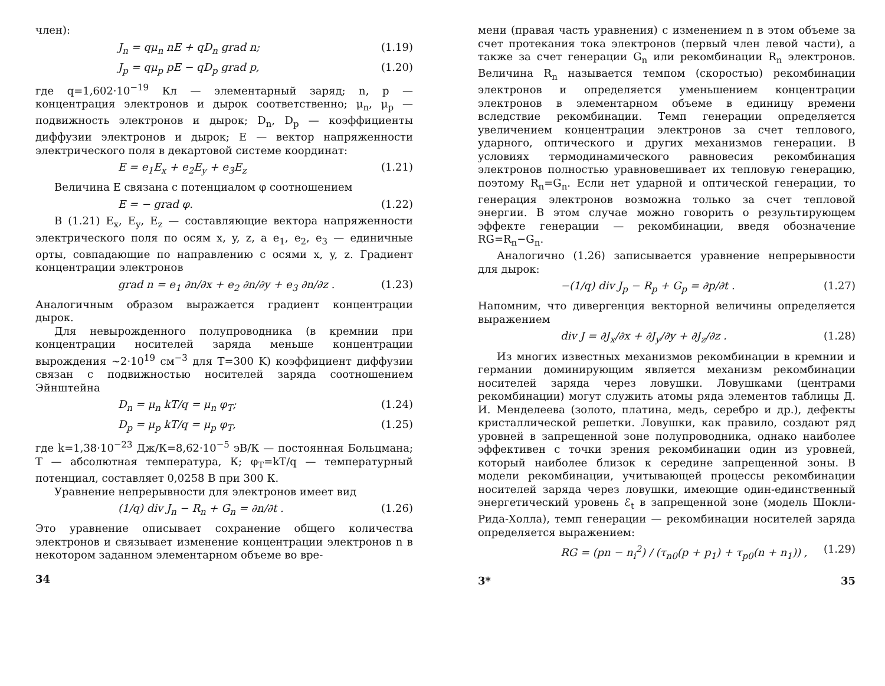член):
J<sub>n</sub> = qμ<sub>n</sub> nE + qD<sub>n</sub> grad n; (1.19)
J<sub>p</sub> = qμ<sub>p</sub> pE − qD<sub>p</sub> grad p, (1.20)
где q=1,602·10<sup>−19</sup> Кл — элементарный заряд; n, p — концентрация электронов и дырок соответственно; μ<sub>n</sub>, μ<sub>p</sub> — подвижность электронов и дырок; D<sub>n</sub>, D<sub>p</sub> — коэффициенты диффузии электронов и дырок; E — вектор напряженности электрического поля в декартовой системе координат:
E = e<sub>1</sub>E<sub>x</sub> + e<sub>2</sub>E<sub>y</sub> + e<sub>3</sub>E<sub>z</sub> (1.21)
Величина E связана с потенциалом φ соотношением
E = − grad φ. (1.22)
В (1.21) E<sub>x</sub>, E<sub>y</sub>, E<sub>z</sub> — составляющие вектора напряженности электрического поля по осям x, y, z, а e<sub>1</sub>, e<sub>2</sub>, e<sub>3</sub> — единичные орты, совпадающие по направлению с осями x, y, z. Градиент концентрации электронов
grad n = e<sub>1</sub> ∂n/∂x + e<sub>2</sub> ∂n/∂y + e<sub>3</sub> ∂n/∂z . (1.23)
Аналогичным образом выражается градиент концентрации дырок.
Для невырожденного полупроводника (в кремнии при концентрации носителей заряда меньше концентрации вырождения ~2·10<sup>19</sup> см<sup>−3</sup> для T=300 K) коэффициент диффузии связан с подвижностью носителей заряда соотношением Эйнштейна
D<sub>n</sub> = μ<sub>n</sub> kT/q = μ<sub>n</sub> φ<sub>T</sub>; (1.24)
D<sub>p</sub> = μ<sub>p</sub> kT/q = μ<sub>p</sub> φ<sub>T</sub>, (1.25)
где k=1,38·10<sup>−23</sup> Дж/К=8,62·10<sup>−5</sup> эВ/К — постоянная Больцмана; T — абсолютная температура, К; φ<sub>T</sub>=kT/q — температурный потенциал, составляет 0,0258 В при 300 К.
Уравнение непрерывности для электронов имеет вид
(1/q) div J<sub>n</sub> − R<sub>n</sub> + G<sub>n</sub> = ∂n/∂t . (1.26)
Это уравнение описывает сохранение общего количества электронов и связывает изменение концентрации электронов n в некотором заданном элементарном объеме во вре-
34
мени (правая часть уравнения) с изменением n в этом объеме за счет протекания тока электронов (первый член левой части), а также за счет генерации G<sub>n</sub> или рекомбинации R<sub>n</sub> электронов. Величина R<sub>n</sub> называется темпом (скоростью) рекомбинации электронов и определяется уменьшением концентрации электронов в элементарном объеме в единицу времени вследствие рекомбинации. Темп генерации определяется увеличением концентрации электронов за счет теплового, ударного, оптического и других механизмов генерации. В условиях термодинамического равновесия рекомбинация электронов полностью уравновешивает их тепловую генерацию, поэтому R<sub>n</sub>=G<sub>n</sub>. Если нет ударной и оптической генерации, то генерация электронов возможна только за счет тепловой энергии. В этом случае можно говорить о результирующем эффекте генерации — рекомбинации, введя обозначение RG=R<sub>n</sub>−G<sub>n</sub>.
Аналогично (1.26) записывается уравнение непрерывности для дырок:
−(1/q) div J<sub>p</sub> − R<sub>p</sub> + G<sub>p</sub> = ∂p/∂t . (1.27)
Напомним, что дивергенция векторной величины определяется выражением
div J = ∂J<sub>x</sub>/∂x + ∂J<sub>y</sub>/∂y + ∂J<sub>z</sub>/∂z . (1.28)
Из многих известных механизмов рекомбинации в кремнии и германии доминирующим является механизм рекомбинации носителей заряда через ловушки. Ловушками (центрами рекомбинации) могут служить атомы ряда элементов таблицы Д. И. Менделеева (золото, платина, медь, серебро и др.), дефекты кристаллической решетки. Ловушки, как правило, создают ряд уровней в запрещенной зоне полупроводника, однако наиболее эффективен с точки зрения рекомбинации один из уровней, который наиболее близок к середине запрещенной зоны. В модели рекомбинации, учитывающей процессы рекомбинации носителей заряда через ловушки, имеющие один-единственный энергетический уровень ℰ<sub>t</sub> в запрещенной зоне (модель Шокли-Рида-Холла), темп генерации — рекомбинации носителей заряда определяется выражением:
RG = (pn − n<sub>i</sub><sup>2</sup>) / (τ<sub>n0</sub>(p + p<sub>1</sub>) + τ<sub>p0</sub>(n + n<sub>1</sub>)) , (1.29)
3* 35